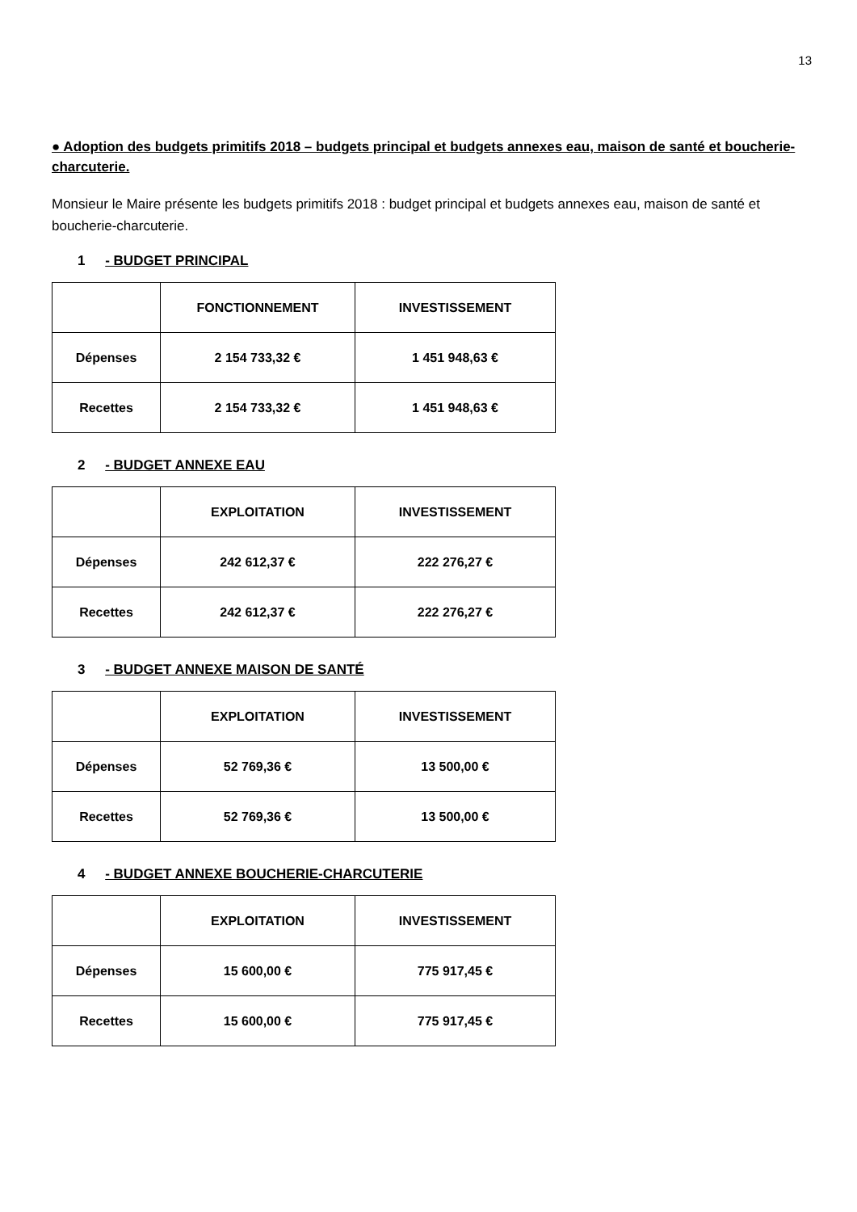13
● Adoption des budgets primitifs 2018 – budgets principal et budgets annexes eau, maison de santé et boucherie-charcuterie.
Monsieur le Maire présente les budgets primitifs 2018 : budget principal et budgets annexes eau, maison de santé et boucherie-charcuterie.
1 - BUDGET PRINCIPAL
| | FONCTIONNEMENT | INVESTISSEMENT |
| --- | --- | --- |
| Dépenses | 2 154 733,32 € | 1 451 948,63 € |
| Recettes | 2 154 733,32 € | 1 451 948,63 € |
2 - BUDGET ANNEXE EAU
| | EXPLOITATION | INVESTISSEMENT |
| --- | --- | --- |
| Dépenses | 242 612,37 € | 222 276,27 € |
| Recettes | 242 612,37 € | 222 276,27 € |
3 - BUDGET ANNEXE MAISON DE SANTÉ
| | EXPLOITATION | INVESTISSEMENT |
| --- | --- | --- |
| Dépenses | 52 769,36 € | 13 500,00 € |
| Recettes | 52 769,36 € | 13 500,00 € |
4 - BUDGET ANNEXE BOUCHERIE-CHARCUTERIE
| | EXPLOITATION | INVESTISSEMENT |
| --- | --- | --- |
| Dépenses | 15 600,00 € | 775 917,45 € |
| Recettes | 15 600,00 € | 775 917,45 € |